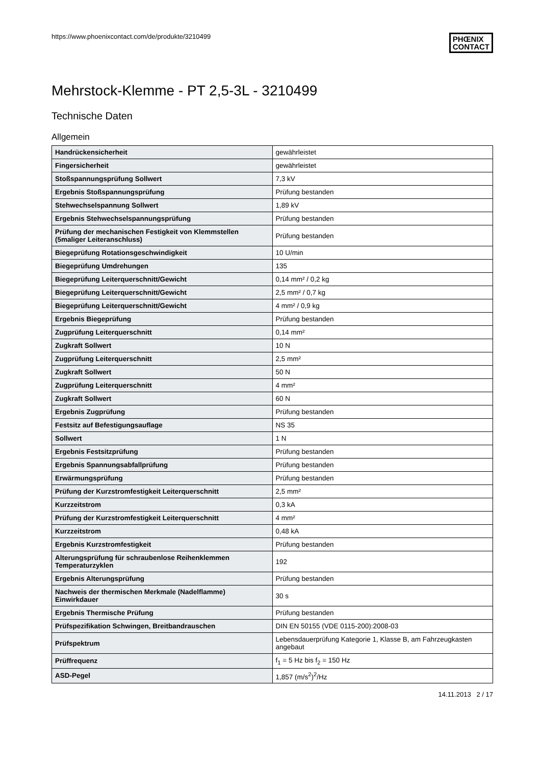https://www.phoenixcontact.com/de/produkte/3210499
PHŒNIX
CONTACT
Mehrstock-Klemme - PT 2,5-3L - 3210499
Technische Daten
Allgemein
| Handrückensicherheit | gewährleistet |
| Fingersicherheit | gewährleistet |
| Stoßspannungsprüfung Sollwert | 7,3 kV |
| Ergebnis Stoßspannungsprüfung | Prüfung bestanden |
| Stehwechselspannung Sollwert | 1,89 kV |
| Ergebnis Stehwechselspannungsprüfung | Prüfung bestanden |
| Prüfung der mechanischen Festigkeit von Klemmstellen (5maliger Leiteranschluss) | Prüfung bestanden |
| Biegeprüfung Rotationsgeschwindigkeit | 10 U/min |
| Biegeprüfung Umdrehungen | 135 |
| Biegeprüfung Leiterquerschnitt/Gewicht | 0,14 mm² / 0,2 kg |
| Biegeprüfung Leiterquerschnitt/Gewicht | 2,5 mm² / 0,7 kg |
| Biegeprüfung Leiterquerschnitt/Gewicht | 4 mm² / 0,9 kg |
| Ergebnis Biegeprüfung | Prüfung bestanden |
| Zugprüfung Leiterquerschnitt | 0,14 mm² |
| Zugkraft Sollwert | 10 N |
| Zugprüfung Leiterquerschnitt | 2,5 mm² |
| Zugkraft Sollwert | 50 N |
| Zugprüfung Leiterquerschnitt | 4 mm² |
| Zugkraft Sollwert | 60 N |
| Ergebnis Zugprüfung | Prüfung bestanden |
| Festsitz auf Befestigungsauflage | NS 35 |
| Sollwert | 1 N |
| Ergebnis Festsitzprüfung | Prüfung bestanden |
| Ergebnis Spannungsabfallprüfung | Prüfung bestanden |
| Erwärmungsprüfung | Prüfung bestanden |
| Prüfung der Kurzstromfestigkeit Leiterquerschnitt | 2,5 mm² |
| Kurzzeitstrom | 0,3 kA |
| Prüfung der Kurzstromfestigkeit Leiterquerschnitt | 4 mm² |
| Kurzzeitstrom | 0,48 kA |
| Ergebnis Kurzstromfestigkeit | Prüfung bestanden |
| Alterungsprüfung für schraubenlose Reihenklemmen Temperaturzyklen | 192 |
| Ergebnis Alterungsprüfung | Prüfung bestanden |
| Nachweis der thermischen Merkmale (Nadelflamme) Einwirkdauer | 30 s |
| Ergebnis Thermische Prüfung | Prüfung bestanden |
| Prüfspezifikation Schwingen, Breitbandrauschen | DIN EN 50155 (VDE 0115-200):2008-03 |
| Prüfspektrum | Lebensdauerprüfung Kategorie 1, Klasse B, am Fahrzeugkasten angebaut |
| Prüffrequenz | f<sub>1</sub> = 5 Hz bis f<sub>2</sub> = 150 Hz |
| ASD-Pegel | 1,857 (m/s<sup>2</sup>)<sup>2</sup>/Hz |
14.11.2013 2 / 17